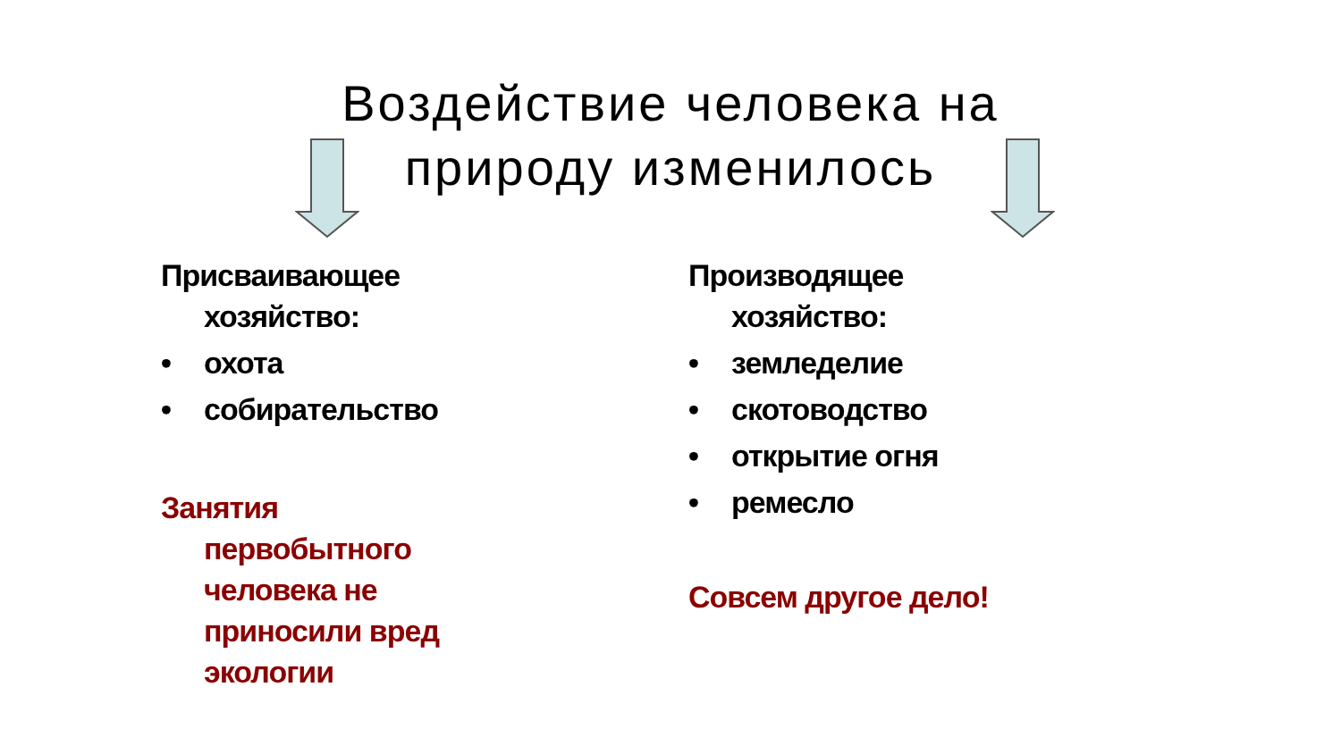Воздействие человека на
природу изменилось
Присваивающее
хозяйство:
• охота
• собирательство
Занятия
первобытного
человека не
приносили вред
экологии
Производящее
хозяйство:
• земледелие
• скотоводство
• открытие огня
• ремесло
Совсем другое дело!